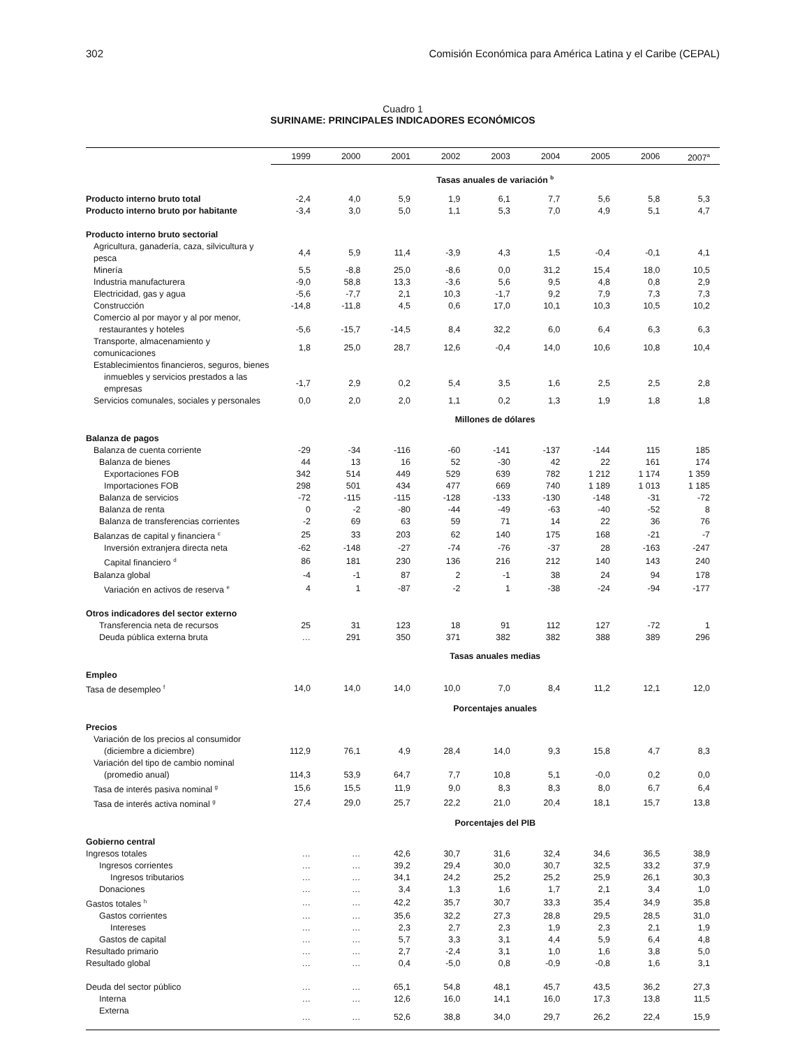302 Comisión Económica para América Latina y el Caribe (CEPAL)
Cuadro 1
SURINAME: PRINCIPALES INDICADORES ECONÓMICOS
| | 1999 | 2000 | 2001 | 2002 | 2003 | 2004 | 2005 | 2006 | 2007<sup>a</sup> |
| --- | --- | --- | --- | --- | --- | --- | --- | --- | --- |
| | Tasas anuales de variación <sup>b</sup> | | | | | | | | |
| Producto interno bruto total | -2,4 | 4,0 | 5,9 | 1,9 | 6,1 | 7,7 | 5,6 | 5,8 | 5,3 |
| Producto interno bruto por habitante | -3,4 | 3,0 | 5,0 | 1,1 | 5,3 | 7,0 | 4,9 | 5,1 | 4,7 |
| Producto interno bruto sectorial | | | | | | | | | |
| Agricultura, ganadería, caza, silvicultura y pesca | 4,4 | 5,9 | 11,4 | -3,9 | 4,3 | 1,5 | -0,4 | -0,1 | 4,1 |
| Minería | 5,5 | -8,8 | 25,0 | -8,6 | 0,0 | 31,2 | 15,4 | 18,0 | 10,5 |
| Industria manufacturera | -9,0 | 58,8 | 13,3 | -3,6 | 5,6 | 9,5 | 4,8 | 0,8 | 2,9 |
| Electricidad, gas y agua | -5,6 | -7,7 | 2,1 | 10,3 | -1,7 | 9,2 | 7,9 | 7,3 | 7,3 |
| Construcción | -14,8 | -11,8 | 4,5 | 0,6 | 17,0 | 10,1 | 10,3 | 10,5 | 10,2 |
| Comercio al por mayor y al por menor, | | | | | | | | | |
| restaurantes y hoteles | -5,6 | -15,7 | -14,5 | 8,4 | 32,2 | 6,0 | 6,4 | 6,3 | 6,3 |
| Transporte, almacenamiento y comunicaciones | 1,8 | 25,0 | 28,7 | 12,6 | -0,4 | 14,0 | 10,6 | 10,8 | 10,4 |
| Establecimientos financieros, seguros, bienes | | | | | | | | | |
| inmuebles y servicios prestados a las empresas | -1,7 | 2,9 | 0,2 | 5,4 | 3,5 | 1,6 | 2,5 | 2,5 | 2,8 |
| Servicios comunales, sociales y personales | 0,0 | 2,0 | 2,0 | 1,1 | 0,2 | 1,3 | 1,9 | 1,8 | 1,8 |
| | Millones de dólares | | | | | | | | |
| Balanza de pagos | | | | | | | | | |
| Balanza de cuenta corriente | -29 | -34 | -116 | -60 | -141 | -137 | -144 | 115 | 185 |
| Balanza de bienes | 44 | 13 | 16 | 52 | -30 | 42 | 22 | 161 | 174 |
| Exportaciones FOB | 342 | 514 | 449 | 529 | 639 | 782 | 1 212 | 1 174 | 1 359 |
| Importaciones FOB | 298 | 501 | 434 | 477 | 669 | 740 | 1 189 | 1 013 | 1 185 |
| Balanza de servicios | -72 | -115 | -115 | -128 | -133 | -130 | -148 | -31 | -72 |
| Balanza de renta | 0 | -2 | -80 | -44 | -49 | -63 | -40 | -52 | 8 |
| Balanza de transferencias corrientes | -2 | 69 | 63 | 59 | 71 | 14 | 22 | 36 | 76 |
| Balanzas de capital y financiera <sup>c</sup> | 25 | 33 | 203 | 62 | 140 | 175 | 168 | -21 | -7 |
| Inversión extranjera directa neta | -62 | -148 | -27 | -74 | -76 | -37 | 28 | -163 | -247 |
| Capital financiero <sup>d</sup> | 86 | 181 | 230 | 136 | 216 | 212 | 140 | 143 | 240 |
| Balanza global | -4 | -1 | 87 | 2 | -1 | 38 | 24 | 94 | 178 |
| Variación en activos de reserva <sup>e</sup> | 4 | 1 | -87 | -2 | 1 | -38 | -24 | -94 | -177 |
| Otros indicadores del sector externo | | | | | | | | | |
| Transferencia neta de recursos | 25 | 31 | 123 | 18 | 91 | 112 | 127 | -72 | 1 |
| Deuda pública externa bruta | … | 291 | 350 | 371 | 382 | 382 | 388 | 389 | 296 |
| | Tasas anuales medias | | | | | | | | |
| Empleo | | | | | | | | | |
| Tasa de desempleo <sup>f</sup> | 14,0 | 14,0 | 14,0 | 10,0 | 7,0 | 8,4 | 11,2 | 12,1 | 12,0 |
| | Porcentajes anuales | | | | | | | | |
| Precios | | | | | | | | | |
| Variación de los precios al consumidor | | | | | | | | | |
| (diciembre a diciembre) | 112,9 | 76,1 | 4,9 | 28,4 | 14,0 | 9,3 | 15,8 | 4,7 | 8,3 |
| Variación del tipo de cambio nominal | | | | | | | | | |
| (promedio anual) | 114,3 | 53,9 | 64,7 | 7,7 | 10,8 | 5,1 | -0,0 | 0,2 | 0,0 |
| Tasa de interés pasiva nominal <sup>g</sup> | 15,6 | 15,5 | 11,9 | 9,0 | 8,3 | 8,3 | 8,0 | 6,7 | 6,4 |
| Tasa de interés activa nominal <sup>g</sup> | 27,4 | 29,0 | 25,7 | 22,2 | 21,0 | 20,4 | 18,1 | 15,7 | 13,8 |
| | Porcentajes del PIB | | | | | | | | |
| Gobierno central | | | | | | | | | |
| Ingresos totales | … | … | 42,6 | 30,7 | 31,6 | 32,4 | 34,6 | 36,5 | 38,9 |
| Ingresos corrientes | … | … | 39,2 | 29,4 | 30,0 | 30,7 | 32,5 | 33,2 | 37,9 |
| Ingresos tributarios | … | … | 34,1 | 24,2 | 25,2 | 25,2 | 25,9 | 26,1 | 30,3 |
| Donaciones | … | … | 3,4 | 1,3 | 1,6 | 1,7 | 2,1 | 3,4 | 1,0 |
| Gastos totales <sup>h</sup> | … | … | 42,2 | 35,7 | 30,7 | 33,3 | 35,4 | 34,9 | 35,8 |
| Gastos corrientes | … | … | 35,6 | 32,2 | 27,3 | 28,8 | 29,5 | 28,5 | 31,0 |
| Intereses | … | … | 2,3 | 2,7 | 2,3 | 1,9 | 2,3 | 2,1 | 1,9 |
| Gastos de capital | … | … | 5,7 | 3,3 | 3,1 | 4,4 | 5,9 | 6,4 | 4,8 |
| Resultado primario | … | … | 2,7 | -2,4 | 3,1 | 1,0 | 1,6 | 3,8 | 5,0 |
| Resultado global | … | … | 0,4 | -5,0 | 0,8 | -0,9 | -0,8 | 1,6 | 3,1 |
| Deuda del sector público | … | … | 65,1 | 54,8 | 48,1 | 45,7 | 43,5 | 36,2 | 27,3 |
| Interna | … | … | 12,6 | 16,0 | 14,1 | 16,0 | 17,3 | 13,8 | 11,5 |
| Externa | … | … | 52,6 | 38,8 | 34,0 | 29,7 | 26,2 | 22,4 | 15,9 |